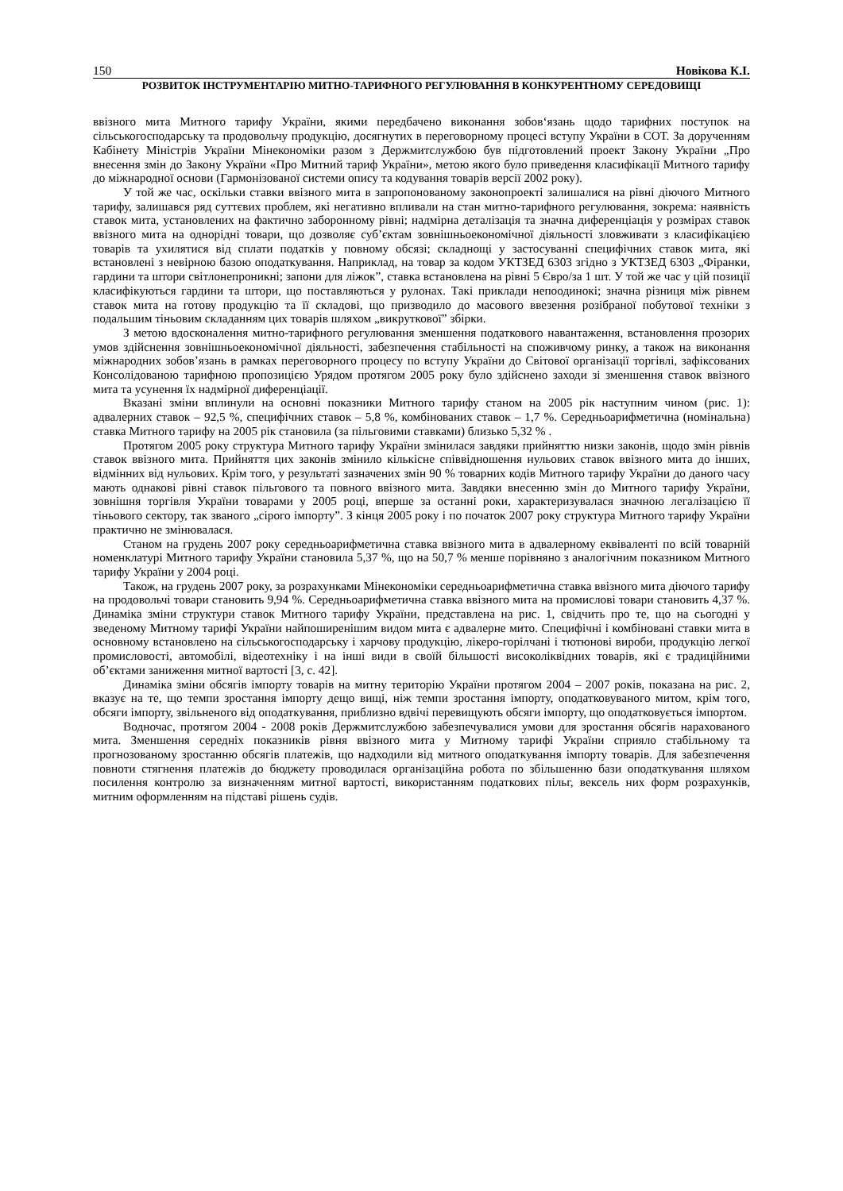150 Новікова К.І.
РОЗВИТОК ІНСТРУМЕНТАРІЮ МИТНО-ТАРИФНОГО РЕГУЛЮВАННЯ В КОНКУРЕНТНОМУ СЕРЕДОВИЩІ
ввізного мита Митного тарифу України, якими передбачено виконання зобов‘язань щодо тарифних поступок на сільськогосподарську та продовольчу продукцію, досягнутих в переговорному процесі вступу України в СОТ. За дорученням Кабінету Міністрів України Мінекономіки разом з Держмитслужбою був підготовлений проект Закону України „Про внесення змін до Закону України «Про Митний тариф України», метою якого було приведення класифікації Митного тарифу до міжнародної основи (Гармонізованої системи опису та кодування товарів версії 2002 року).
У той же час, оскільки ставки ввізного мита в запропонованому законопроекті залишалися на рівні діючого Митного тарифу, залишався ряд суттєвих проблем, які негативно впливали на стан митно-тарифного регулювання, зокрема: наявність ставок мита, установлених на фактично заборонному рівні; надмірна деталізація та значна диференціація у розмірах ставок ввізного мита на однорідні товари, що дозволяє суб’єктам зовнішньоекономічної діяльності зловживати з класифікацією товарів та ухилятися від сплати податків у повному обсязі; складнощі у застосуванні специфічних ставок мита, які встановлені з невірною базою оподаткування. Наприклад, на товар за кодом УКТЗЕД 6303 згідно з УКТЗЕД 6303 „Фіранки, гардини та штори світлонепроникні; запони для ліжок”, ставка встановлена на рівні 5 Євро/за 1 шт. У той же час у цій позиції класифікуються гардини та штори, що поставляються у рулонах. Такі приклади непоодинокі; значна різниця між рівнем ставок мита на готову продукцію та її складові, що призводило до масового ввезення розібраної побутової техніки з подальшим тіньовим складанням цих товарів шляхом „викруткової” збірки.
З метою вдосконалення митно-тарифного регулювання зменшення податкового навантаження, встановлення прозорих умов здійснення зовнішньоекономічної діяльності, забезпечення стабільності на споживчому ринку, а також на виконання міжнародних зобов’язань в рамках переговорного процесу по вступу України до Світової організації торгівлі, зафіксованих Консолідованою тарифною пропозицією Урядом протягом 2005 року було здійснено заходи зі зменшення ставок ввізного мита та усунення їх надмірної диференціації.
Вказані зміни вплинули на основні показники Митного тарифу станом на 2005 рік наступним чином (рис. 1): адвалерних ставок – 92,5 %, специфічних ставок – 5,8 %, комбінованих ставок – 1,7 %. Середньоарифметична (номінальна) ставка Митного тарифу на 2005 рік становила (за пільговими ставками) близько 5,32 % .
Протягом 2005 року структура Митного тарифу України змінилася завдяки прийняттю низки законів, щодо змін рівнів ставок ввізного мита. Прийняття цих законів змінило кількісне співвідношення нульових ставок ввізного мита до інших, відмінних від нульових. Крім того, у результаті зазначених змін 90 % товарних кодів Митного тарифу України до даного часу мають однакові рівні ставок пільгового та повного ввізного мита. Завдяки внесенню змін до Митного тарифу України, зовнішня торгівля України товарами у 2005 році, вперше за останні роки, характеризувалася значною легалізацією її тіньового сектору, так званого „сірого імпорту”. З кінця 2005 року і по початок 2007 року структура Митного тарифу України практично не змінювалася.
Станом на грудень 2007 року середньоарифметична ставка ввізного мита в адвалерному еквіваленті по всій товарній номенклатурі Митного тарифу України становила 5,37 %, що на 50,7 % менше порівняно з аналогічним показником Митного тарифу України у 2004 році.
Також, на грудень 2007 року, за розрахунками Мінекономіки середньоарифметична ставка ввізного мита діючого тарифу на продовольчі товари становить 9,94 %. Середньоарифметична ставка ввізного мита на промислові товари становить 4,37 %. Динаміка зміни структури ставок Митного тарифу України, представлена на рис. 1, свідчить про те, що на сьогодні у зведеному Митному тарифі України найпоширенішим видом мита є адвалерне мито. Специфічні і комбіновані ставки мита в основному встановлено на сільськогосподарську і харчову продукцію, лікеро-горілчані і тютюнові вироби, продукцію легкої промисловості, автомобілі, відеотехніку і на інші види в своїй більшості високоліквідних товарів, які є традиційними об’єктами заниження митної вартості [3, с. 42].
Динаміка зміни обсягів імпорту товарів на митну територію України протягом 2004 – 2007 років, показана на рис. 2, вказує на те, що темпи зростання імпорту дещо вищі, ніж темпи зростання імпорту, оподатковуваного митом, крім того, обсяги імпорту, звільненого від оподаткування, приблизно вдвічі перевищують обсяги імпорту, що оподатковується імпортом.
Водночас, протягом 2004 - 2008 років Держмитслужбою забезпечувалися умови для зростання обсягів нарахованого мита. Зменшення середніх показників рівня ввізного мита у Митному тарифі України сприяло стабільному та прогнозованому зростанню обсягів платежів, що надходили від митного оподаткування імпорту товарів. Для забезпечення повноти стягнення платежів до бюджету проводилася організаційна робота по збільшенню бази оподаткування шляхом посилення контролю за визначенням митної вартості, використанням податкових пільг, вексель них форм розрахунків, митним оформленням на підставі рішень судів.